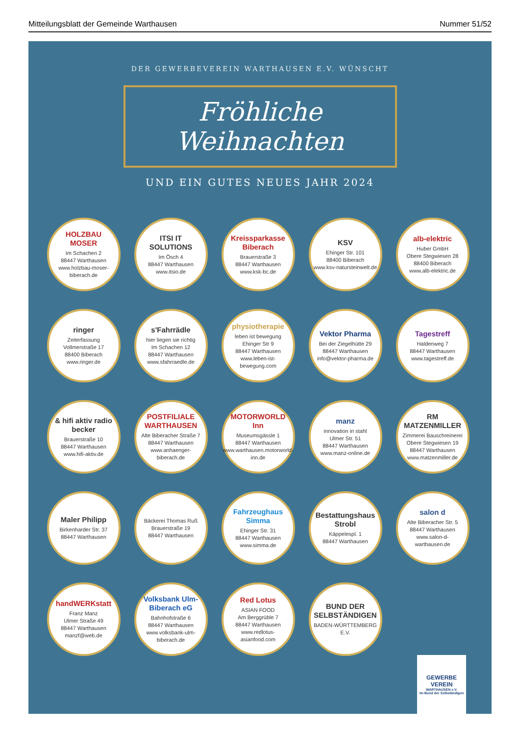Mitteilungsblatt der Gemeinde Warthausen Nummer 51/52
DER GEWERBEVEREIN WARTHAUSEN E.V. WÜNSCHT
Fröhliche
Weihnachten
UND EIN GUTES NEUES JAHR 2024
HOLZBAU MOSER
Im Schachen 2
88447 Warthausen
www.holzbau-moser-biberach.de
ITSI IT SOLUTIONS
Im Ösch 4
88447 Warthausen
www.itsio.de
Kreissparkasse Biberach
Brauerstraße 3
88447 Warthausen
www.ksk-bc.de
KSV
Ehinger Str. 101
88400 Biberach
www.ksv-natursteinwelt.de
alb-elektric
Huber GmbH
Obere Stegwiesen 28
88400 Biberach
www.alb-elektric.de
ringer
Zeiterfassung
Vollmerstraße 17
88400 Biberach
www.ringer.de
s'Fahrrädle
hier liegen sie richtig
Im Schachen 12
88447 Warthausen
www.sfahrraedle.de
physiotherapie
leben ist bewegung
Ehinger Str 9
88447 Warthausen
www.leben-ist-bewegung.com
Vektor Pharma
Bei der Ziegelhütte 29
88447 Warthausen
info@vektor-pharma.de
Tagestreff
Haldenweg 7
88447 Warthausen
www.tagestreff.de
& hifi aktiv radio becker
Brauerstraße 10
88447 Warthausen
www.hifi-aktiv.de
POSTFILIALE WARTHAUSEN
Alte Biberacher Straße 7
88447 Warthausen
www.anhaenger-biberach.de
MOTORWORLD Inn
Museumsgässle 1
88447 Warthausen
www.warthausen.motorworld-inn.de
manz
innovation in stahl
Ulmer Str. 51
88447 Warthausen
www.manz-online.de
RM MATZENMILLER
Zimmerei Bauschreinerei
Obere Stegwiesen 19
88447 Warthausen
www.matzenmiller.de
Maler Philipp
Birkenharder Str. 37
88447 Warthausen
Bäckerei Thomas Ruß
Brauerstraße 19
88447 Warthausen
Fahrzeughaus Simma
Ehinger Str. 31
88447 Warthausen
www.simma.de
Bestattungshaus Strobl
Käppelespl. 1
88447 Warthausen
salon d
Alte Biberacher Str. 5
88447 Warthausen
www.salon-d-warthausen.de
handWERKstatt
Franz Manz
Ulmer Straße 49
88447 Warthausen
manzf@web.de
Volksbank Ulm-Biberach eG
Bahnhofstraße 6
88447 Warthausen
www.volksbank-ulm-biberach.de
Red Lotus
ASIAN FOOD
Am Berggrüble 7
88447 Warthausen
www.redlotus-asianfood.com
BUND DER SELBSTÄNDIGEN
BADEN-WÜRTTEMBERG E.V.
GEWERBE
VEREIN
WARTHAUSEN e.V.
im Bund der Selbständigen